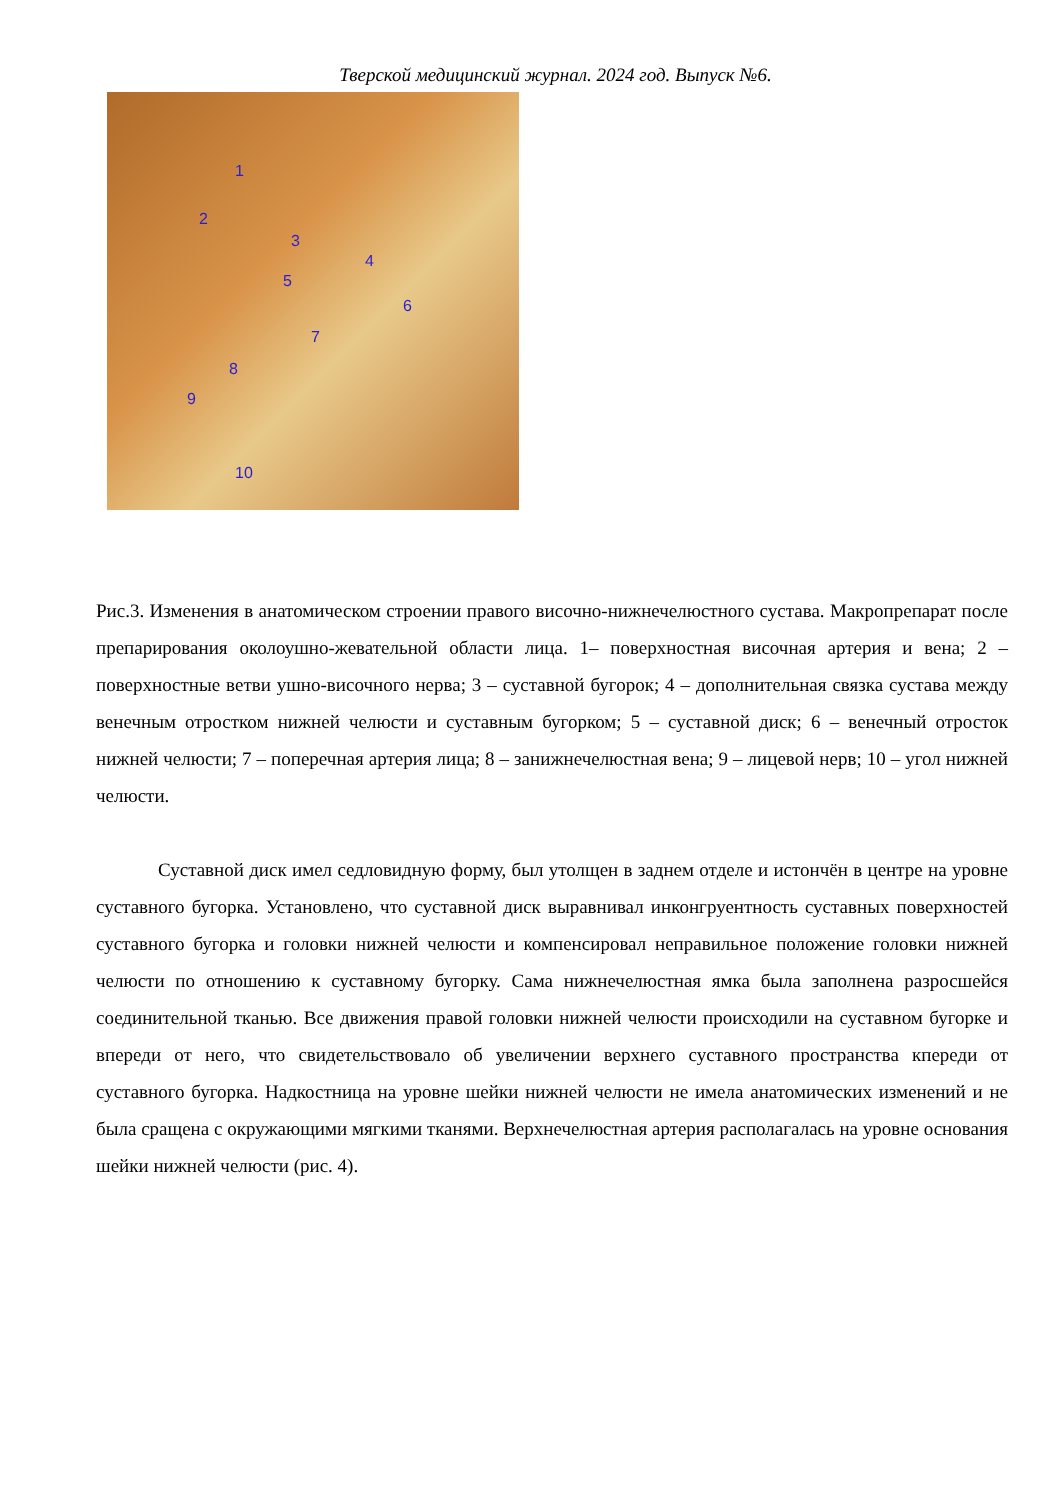Тверской медицинский журнал. 2024 год. Выпуск №6.
1
2
3
4
5
6
7
8
9
10
Рис.3. Изменения в анатомическом строении правого височно-нижнечелюстного сустава. Макропрепарат после препарирования околоушно-жевательной области лица. 1– поверхностная височная артерия и вена; 2 – поверхностные ветви ушно-височного нерва; 3 – суставной бугорок; 4 – дополнительная связка сустава между венечным отростком нижней челюсти и суставным бугорком; 5 – суставной диск; 6 – венечный отросток нижней челюсти; 7 – поперечная артерия лица; 8 – занижнечелюстная вена; 9 – лицевой нерв; 10 – угол нижней челюсти.
Суставной диск имел седловидную форму, был утолщен в заднем отделе и истончён в центре на уровне суставного бугорка. Установлено, что суставной диск выравнивал инконгруентность суставных поверхностей суставного бугорка и головки нижней челюсти и компенсировал неправильное положение головки нижней челюсти по отношению к суставному бугорку. Сама нижнечелюстная ямка была заполнена разросшейся соединительной тканью. Все движения правой головки нижней челюсти происходили на суставном бугорке и впереди от него, что свидетельствовало об увеличении верхнего суставного пространства кпереди от суставного бугорка. Надкостница на уровне шейки нижней челюсти не имела анатомических изменений и не была сращена с окружающими мягкими тканями. Верхнечелюстная артерия располагалась на уровне основания шейки нижней челюсти (рис. 4).